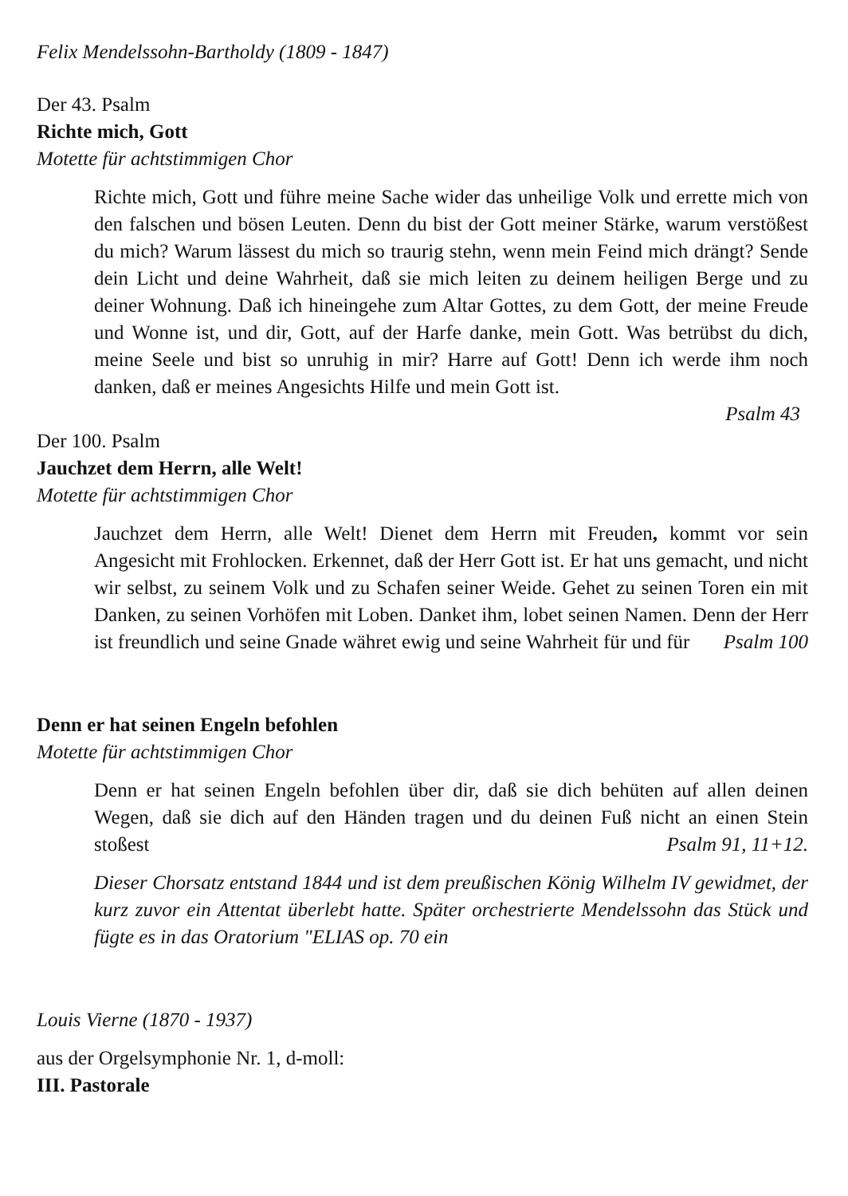Felix Mendelssohn-Bartholdy (1809 - 1847)
Der 43. Psalm
Richte mich, Gott
Motette für achtstimmigen Chor
Richte mich, Gott und führe meine Sache wider das unheilige Volk und errette mich von den falschen und bösen Leuten. Denn du bist der Gott meiner Stärke, warum verstößest du mich? Warum lässest du mich so traurig stehn, wenn mein Feind mich drängt? Sende dein Licht und deine Wahrheit, daß sie mich leiten zu deinem heiligen Berge und zu deiner Wohnung. Daß ich hineingehe zum Altar Gottes, zu dem Gott, der meine Freude und Wonne ist, und dir, Gott, auf der Harfe danke, mein Gott. Was betrübst du dich, meine Seele und bist so unruhig in mir? Harre auf Gott! Denn ich werde ihm noch danken, daß er meines Angesichts Hilfe und mein Gott ist.
Psalm 43
Der 100. Psalm
Jauchzet dem Herrn, alle Welt!
Motette für achtstimmigen Chor
Jauchzet dem Herrn, alle Welt! Dienet dem Herrn mit Freuden, kommt vor sein Angesicht mit Frohlocken. Erkennet, daß der Herr Gott ist. Er hat uns gemacht, und nicht wir selbst, zu seinem Volk und zu Schafen seiner Weide. Gehet zu seinen Toren ein mit Danken, zu seinen Vorhöfen mit Loben. Danket ihm, lobet seinen Namen. Denn der Herr ist freundlich und seine Gnade währet ewig und seine Wahrheit für und für Psalm 100
Denn er hat seinen Engeln befohlen
Motette für achtstimmigen Chor
Denn er hat seinen Engeln befohlen über dir, daß sie dich behüten auf allen deinen Wegen, daß sie dich auf den Händen tragen und du deinen Fuß nicht an einen Stein stoßest Psalm 91, 11+12.
Dieser Chorsatz entstand 1844 und ist dem preußischen König Wilhelm IV gewidmet, der kurz zuvor ein Attentat überlebt hatte. Später orchestrierte Mendelssohn das Stück und fügte es in das Oratorium "ELIAS op. 70 ein
Louis Vierne (1870 - 1937)
aus der Orgelsymphonie Nr. 1, d-moll:
III. Pastorale